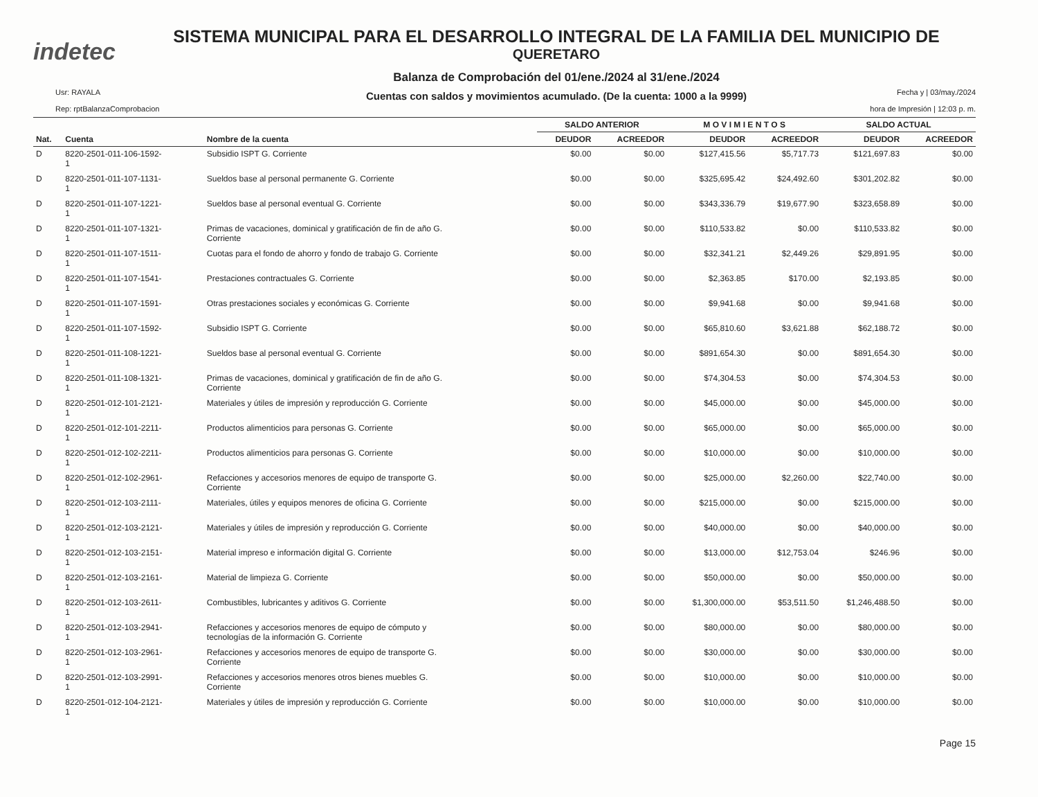indetec
SISTEMA MUNICIPAL PARA EL DESARROLLO INTEGRAL DE LA FAMILIA DEL MUNICIPIO DE
QUERETARO
Balanza de Comprobación del 01/ene./2024 al 31/ene./2024
Cuentas con saldos y movimientos acumulado. (De la cuenta: 1000 a la 9999)
Usr: RAYALA
Rep: rptBalanzaComprobacion
Fecha y | 03/may./2024
hora de Impresión | 12:03 p. m.
| | | | SALDO ANTERIOR | | M O V I M I E N T O S | | SALDO ACTUAL | |
| --- | --- | --- | --- | --- | --- | --- | --- | --- |
| Nat. | Cuenta | Nombre de la cuenta | DEUDOR | ACREEDOR | DEUDOR | ACREEDOR | DEUDOR | ACREEDOR |
| D | 8220-2501-011-106-1592- 1 | Subsidio ISPT G. Corriente | $0.00 | $0.00 | $127,415.56 | $5,717.73 | $121,697.83 | $0.00 |
| D | 8220-2501-011-107-1131- 1 | Sueldos base al personal permanente G. Corriente | $0.00 | $0.00 | $325,695.42 | $24,492.60 | $301,202.82 | $0.00 |
| D | 8220-2501-011-107-1221- 1 | Sueldos base al personal eventual G. Corriente | $0.00 | $0.00 | $343,336.79 | $19,677.90 | $323,658.89 | $0.00 |
| D | 8220-2501-011-107-1321- 1 | Primas de vacaciones, dominical y gratificación de fin de año G. Corriente | $0.00 | $0.00 | $110,533.82 | $0.00 | $110,533.82 | $0.00 |
| D | 8220-2501-011-107-1511- 1 | Cuotas para el fondo de ahorro y fondo de trabajo G. Corriente | $0.00 | $0.00 | $32,341.21 | $2,449.26 | $29,891.95 | $0.00 |
| D | 8220-2501-011-107-1541- 1 | Prestaciones contractuales G. Corriente | $0.00 | $0.00 | $2,363.85 | $170.00 | $2,193.85 | $0.00 |
| D | 8220-2501-011-107-1591- 1 | Otras prestaciones sociales y económicas G. Corriente | $0.00 | $0.00 | $9,941.68 | $0.00 | $9,941.68 | $0.00 |
| D | 8220-2501-011-107-1592- 1 | Subsidio ISPT G. Corriente | $0.00 | $0.00 | $65,810.60 | $3,621.88 | $62,188.72 | $0.00 |
| D | 8220-2501-011-108-1221- 1 | Sueldos base al personal eventual G. Corriente | $0.00 | $0.00 | $891,654.30 | $0.00 | $891,654.30 | $0.00 |
| D | 8220-2501-011-108-1321- 1 | Primas de vacaciones, dominical y gratificación de fin de año G. Corriente | $0.00 | $0.00 | $74,304.53 | $0.00 | $74,304.53 | $0.00 |
| D | 8220-2501-012-101-2121- 1 | Materiales y útiles de impresión y reproducción G. Corriente | $0.00 | $0.00 | $45,000.00 | $0.00 | $45,000.00 | $0.00 |
| D | 8220-2501-012-101-2211- 1 | Productos alimenticios para personas G. Corriente | $0.00 | $0.00 | $65,000.00 | $0.00 | $65,000.00 | $0.00 |
| D | 8220-2501-012-102-2211- 1 | Productos alimenticios para personas G. Corriente | $0.00 | $0.00 | $10,000.00 | $0.00 | $10,000.00 | $0.00 |
| D | 8220-2501-012-102-2961- 1 | Refacciones y accesorios menores de equipo de transporte G. Corriente | $0.00 | $0.00 | $25,000.00 | $2,260.00 | $22,740.00 | $0.00 |
| D | 8220-2501-012-103-2111- 1 | Materiales, útiles y equipos menores de oficina G. Corriente | $0.00 | $0.00 | $215,000.00 | $0.00 | $215,000.00 | $0.00 |
| D | 8220-2501-012-103-2121- 1 | Materiales y útiles de impresión y reproducción G. Corriente | $0.00 | $0.00 | $40,000.00 | $0.00 | $40,000.00 | $0.00 |
| D | 8220-2501-012-103-2151- 1 | Material impreso e información digital G. Corriente | $0.00 | $0.00 | $13,000.00 | $12,753.04 | $246.96 | $0.00 |
| D | 8220-2501-012-103-2161- 1 | Material de limpieza G. Corriente | $0.00 | $0.00 | $50,000.00 | $0.00 | $50,000.00 | $0.00 |
| D | 8220-2501-012-103-2611- 1 | Combustibles, lubricantes y aditivos G. Corriente | $0.00 | $0.00 | $1,300,000.00 | $53,511.50 | $1,246,488.50 | $0.00 |
| D | 8220-2501-012-103-2941- 1 | Refacciones y accesorios menores de equipo de cómputo y tecnologías de la información G. Corriente | $0.00 | $0.00 | $80,000.00 | $0.00 | $80,000.00 | $0.00 |
| D | 8220-2501-012-103-2961- 1 | Refacciones y accesorios menores de equipo de transporte G. Corriente | $0.00 | $0.00 | $30,000.00 | $0.00 | $30,000.00 | $0.00 |
| D | 8220-2501-012-103-2991- 1 | Refacciones y accesorios menores otros bienes muebles G. Corriente | $0.00 | $0.00 | $10,000.00 | $0.00 | $10,000.00 | $0.00 |
| D | 8220-2501-012-104-2121- 1 | Materiales y útiles de impresión y reproducción G. Corriente | $0.00 | $0.00 | $10,000.00 | $0.00 | $10,000.00 | $0.00 |
Page 15